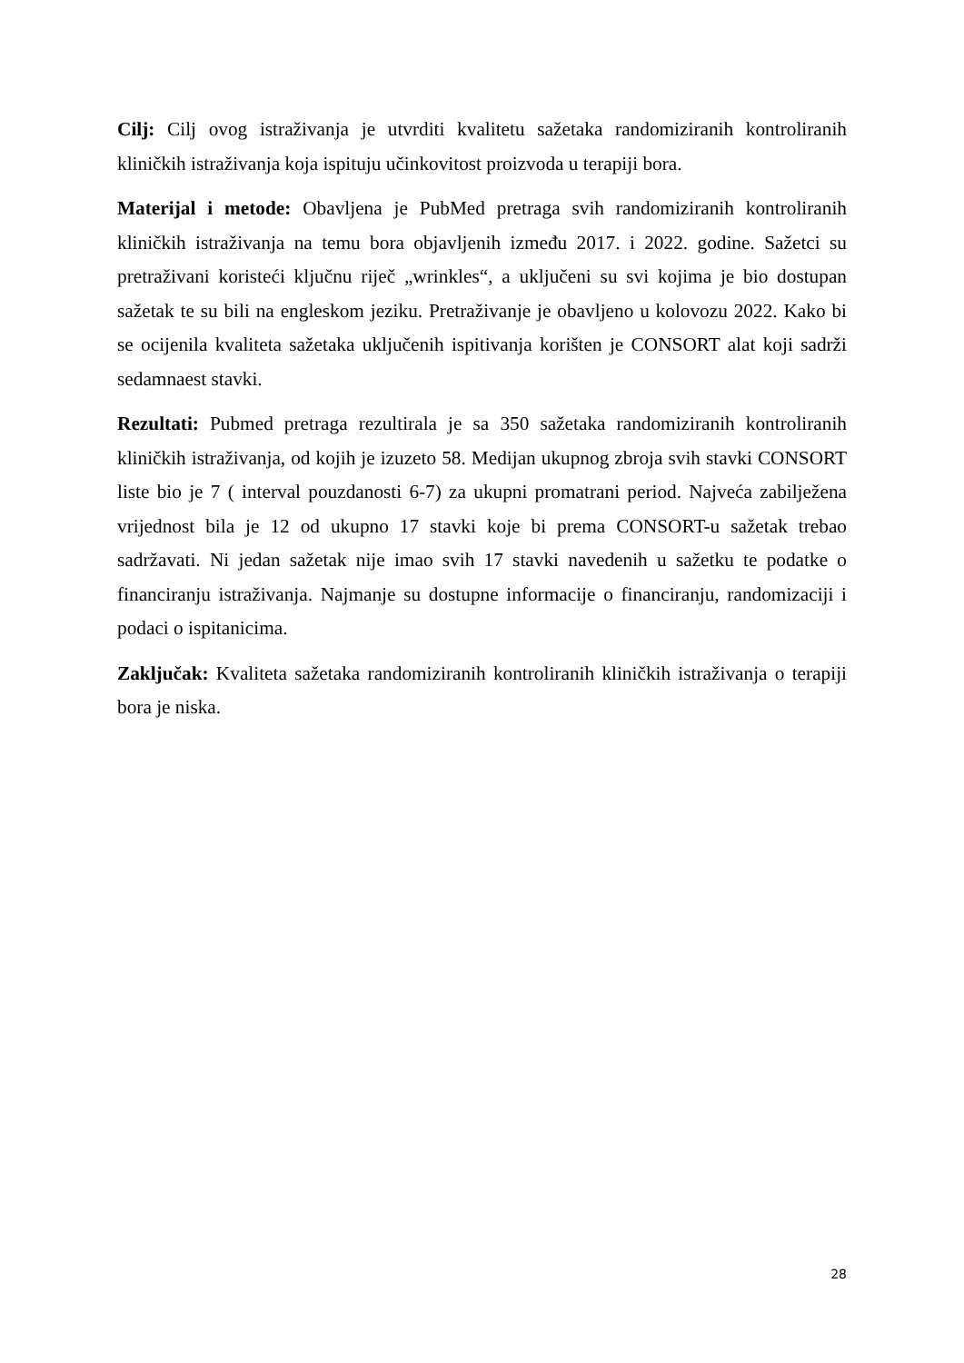Cilj: Cilj ovog istraživanja je utvrditi kvalitetu sažetaka randomiziranih kontroliranih kliničkih istraživanja koja ispituju učinkovitost proizvoda u terapiji bora.
Materijal i metode: Obavljena je PubMed pretraga svih randomiziranih kontroliranih kliničkih istraživanja na temu bora objavljenih između 2017. i 2022. godine. Sažetci su pretraživani koristeći ključnu riječ „wrinkles“, a uključeni su svi kojima je bio dostupan sažetak te su bili na engleskom jeziku. Pretraživanje je obavljeno u kolovozu 2022. Kako bi se ocijenila kvaliteta sažetaka uključenih ispitivanja korišten je CONSORT alat koji sadrži sedamnaest stavki.
Rezultati: Pubmed pretraga rezultirala je sa 350 sažetaka randomiziranih kontroliranih kliničkih istraživanja, od kojih je izuzeto 58. Medijan ukupnog zbroja svih stavki CONSORT liste bio je 7 ( interval pouzdanosti 6-7) za ukupni promatrani period. Najveća zabilježena vrijednost bila je 12 od ukupno 17 stavki koje bi prema CONSORT-u sažetak trebao sadržavati. Ni jedan sažetak nije imao svih 17 stavki navedenih u sažetku te podatke o financiranju istraživanja. Najmanje su dostupne informacije o financiranju, randomizaciji i podaci o ispitanicima.
Zaključak: Kvaliteta sažetaka randomiziranih kontroliranih kliničkih istraživanja o terapiji bora je niska.
28